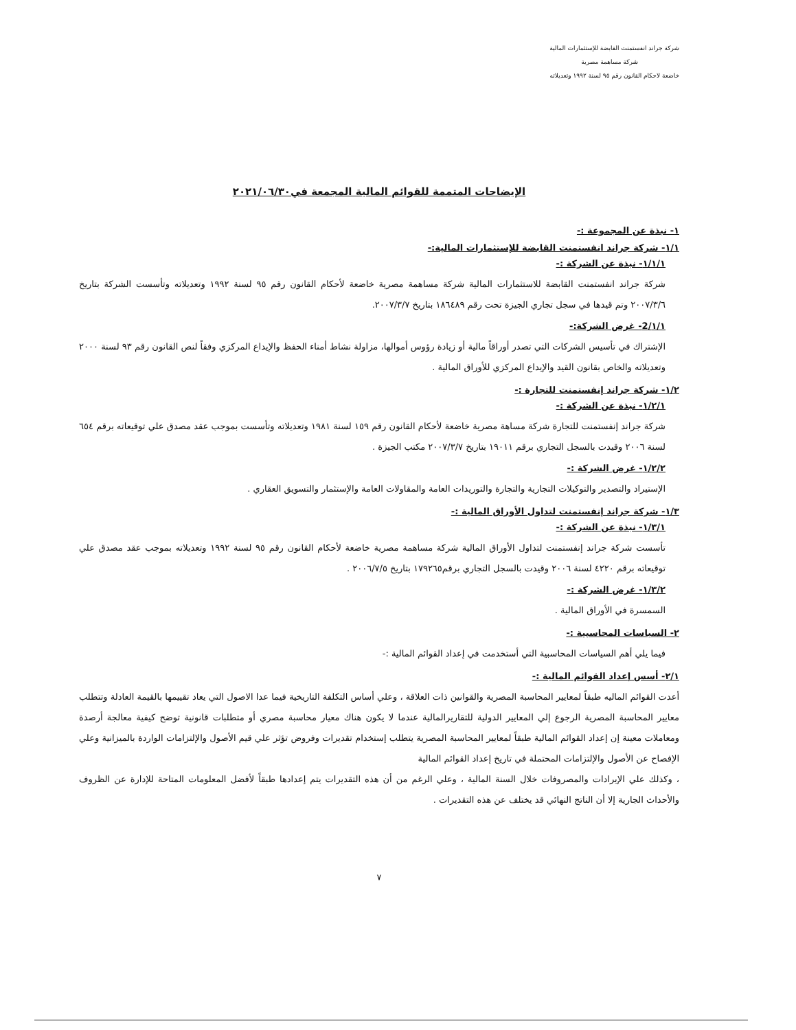شركة جراند انفستمنت القابضة للإستثمارات المالية
شركة مساهمة مصرية
خاضعة لاحكام القانون رقم ٩٥ لسنة ١٩٩٢ وتعديلاته
الإيضاحات المتممة للقوائم المالية المجمعة في٢٠٢١/٠٦/٣٠
١- نبذة عن المجموعة :-
١/١- شركة جراند انفستمنت القابضة للإستثمارات المالية:-
١/١/١- نبذة عن الشركة :-
شركة جراند انفستمنت القابضة للاستثمارات المالية شركة مساهمة مصرية خاضعة لأحكام القانون رقم ٩٥ لسنة ١٩٩٢ وتعديلاته وتأسست الشركة بتاريخ ٢٠٠٧/٣/٦ وتم قيدها في سجل تجاري الجيزة تحت رقم ١٨٦٤٨٩ بتاريخ ٢٠٠٧/٣/٧.
١/١/2- غرض الشركة:-
الإشتراك في تأسيس الشركات التي تصدر أوراقاً مالية أو زيادة رؤوس أموالها، مزاولة نشاط أمناء الحفظ والإيداع المركزي وفقاً لنص القانون رقم ٩٣ لسنة ٢٠٠٠ وتعديلاته والخاص بقانون القيد والإيداع المركزي للأوراق المالية .
١/٢- شركة جراند إنفستمنت للتجارة :-
١/٢/١- نبذة عن الشركة :-
شركة جراند إنفستمنت للتجارة شركة مساهة مصرية خاضعة لأحكام القانون رقم ١٥٩ لسنة ١٩٨١ وتعديلاته وتأسست بموجب عقد مصدق علي توقيعاته برقم ٦٥٤ لسنة ٢٠٠٦ وقيدت بالسجل التجاري برقم ١٩٠١١ بتاريخ ٢٠٠٧/٣/٧ مكتب الجيزة .
١/٢/٢- غرض الشركة :-
الإستيراد والتصدير والتوكيلات التجارية والتجارة والتوريدات العامة والمقاولات العامة والإستثمار والتسويق العقاري .
١/٣- شركة جراند إنفستمنت لتداول الأوراق المالية :-
١/٣/١- نبذة عن الشركة :-
تأسست شركة جراند إنفستمنت لتداول الأوراق المالية شركة مساهمة مصرية خاضعة لأحكام القانون رقم ٩٥ لسنة ١٩٩٢ وتعديلاته بموجب عقد مصدق علي توقيعاته برقم ٤٢٢٠ لسنة ٢٠٠٦ وقيدت بالسجل التجاري برقم١٧٩٢٦٥ بتاريخ ٢٠٠٦/٧/٥ .
١/٣/٢- غرض الشركة :-
السمسرة في الأوراق المالية .
٢- السياسات المحاسبية :-
فيما يلي أهم السياسات المحاسبية التي أستخدمت في إعداد القوائم المالية :-
٢/١- أسس إعداد القوائم المالية :-
أعدت القوائم الماليه طبقاً لمعايير المحاسبة المصرية والقوانين ذات العلاقة ، وعلي أساس التكلفة التاريخية فيما عدا الاصول التي يعاد تقييمها بالقيمة العادلة وتتطلب معايير المحاسبة المصرية الرجوع إلي المعايير الدولية للتقاريرالمالية عندما لا يكون هناك معيار محاسبة مصري أو متطلبات قانونية توضح كيفية معالجة أرصدة ومعاملات معينة إن إعداد القوائم المالية طبقاً لمعايير المحاسبة المصرية يتطلب إستخدام تقديرات وفروض تؤثر علي قيم الأصول والإلتزامات الواردة بالميزانية وعلي الإفصاح عن الأصول والإلتزامات المحتملة في تاريخ إعداد القوائم المالية
، وكذلك علي الإيرادات والمصروفات خلال السنة المالية ، وعلي الرغم من أن هذه التقديرات يتم إعدادها طبقاً لأفضل المعلومات المتاحة للإدارة عن الظروف والأحداث الجارية إلا أن الناتج النهائي قد يختلف عن هذه التقديرات .
٧